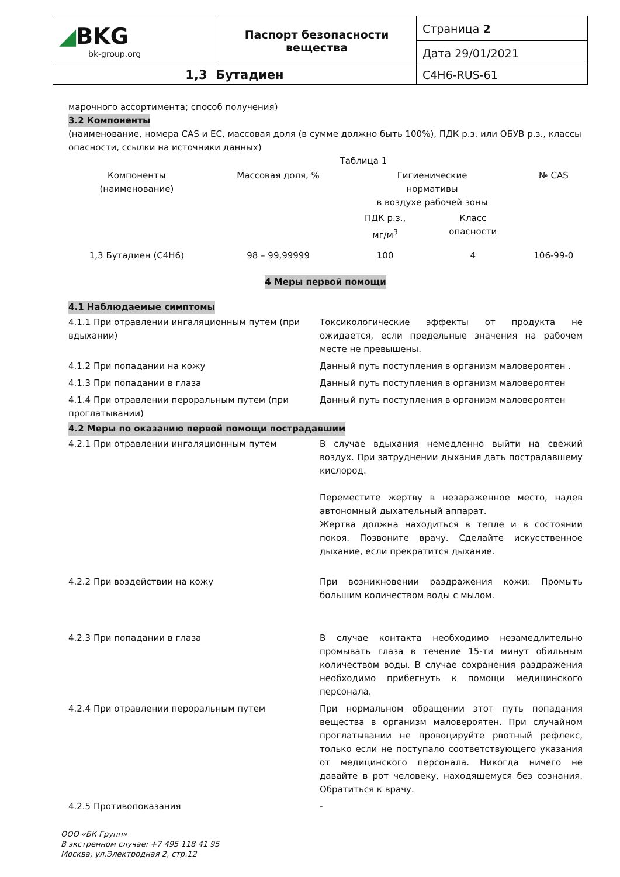| ◢ BKG bk-group.org | Паспорт безопасности вещества | Страница 2 |
| | | Дата 29/01/2021 |
| 1,3 Бутадиен | | C4H6-RUS-61 |
марочного ассортимента; способ получения)
3.2 Компоненты
(наименование, номера CAS и ЕС, массовая доля (в сумме должно быть 100%), ПДК р.з. или ОБУВ р.з., классы опасности, ссылки на источники данных)
Таблица 1
| Компоненты (наименование) | Массовая доля, % | Гигиенические нормативы в воздухе рабочей зоны | | № CAS |
| | | ПДК р.з., мг/м<sup>3</sup> | Класс опасности | |
| 1,3 Бутадиен (C4H6) | 98 – 99,99999 | 100 | 4 | 106-99-0 |
4 Меры первой помощи
4.1 Наблюдаемые симптомы
| 4.1.1 При отравлении ингаляционным путем (при вдыхании) | Токсикологические эффекты от продукта не ожидается, если предельные значения на рабочем месте не превышены. |
| 4.1.2 При попадании на кожу | Данный путь поступления в организм маловероятен . |
| 4.1.3 При попадании в глаза | Данный путь поступления в организм маловероятен |
| 4.1.4 При отравлении пероральным путем (при проглатывании) | Данный путь поступления в организм маловероятен |
4.2 Меры по оказанию первой помощи пострадавшим
| 4.2.1 При отравлении ингаляционным путем | В случае вдыхания немедленно выйти на свежий воздух. При затруднении дыхания дать пострадавшему кислород. Переместите жертву в незараженное место, надев автономный дыхательный аппарат. Жертва должна находиться в тепле и в состоянии покоя. Позвоните врачу. Сделайте искусственное дыхание, если прекратится дыхание. |
| 4.2.2 При воздействии на кожу | При возникновении раздражения кожи: Промыть большим количеством воды с мылом. |
| 4.2.3 При попадании в глаза | В случае контакта необходимо незамедлительно промывать глаза в течение 15-ти минут обильным количеством воды. В случае сохранения раздражения необходимо прибегнуть к помощи медицинского персонала. |
| 4.2.4 При отравлении пероральным путем | При нормальном обращении этот путь попадания вещества в организм маловероятен. При случайном проглатывании не провоцируйте рвотный рефлекс, только если не поступало соответствующего указания от медицинского персонала. Никогда ничего не давайте в рот человеку, находящемуся без сознания. Обратиться к врачу. |
| 4.2.5 Противопоказания | - |
ООО «БК Групп»
В экстренном случае: +7 495 118 41 95
Москва, ул.Электродная 2, стр.12